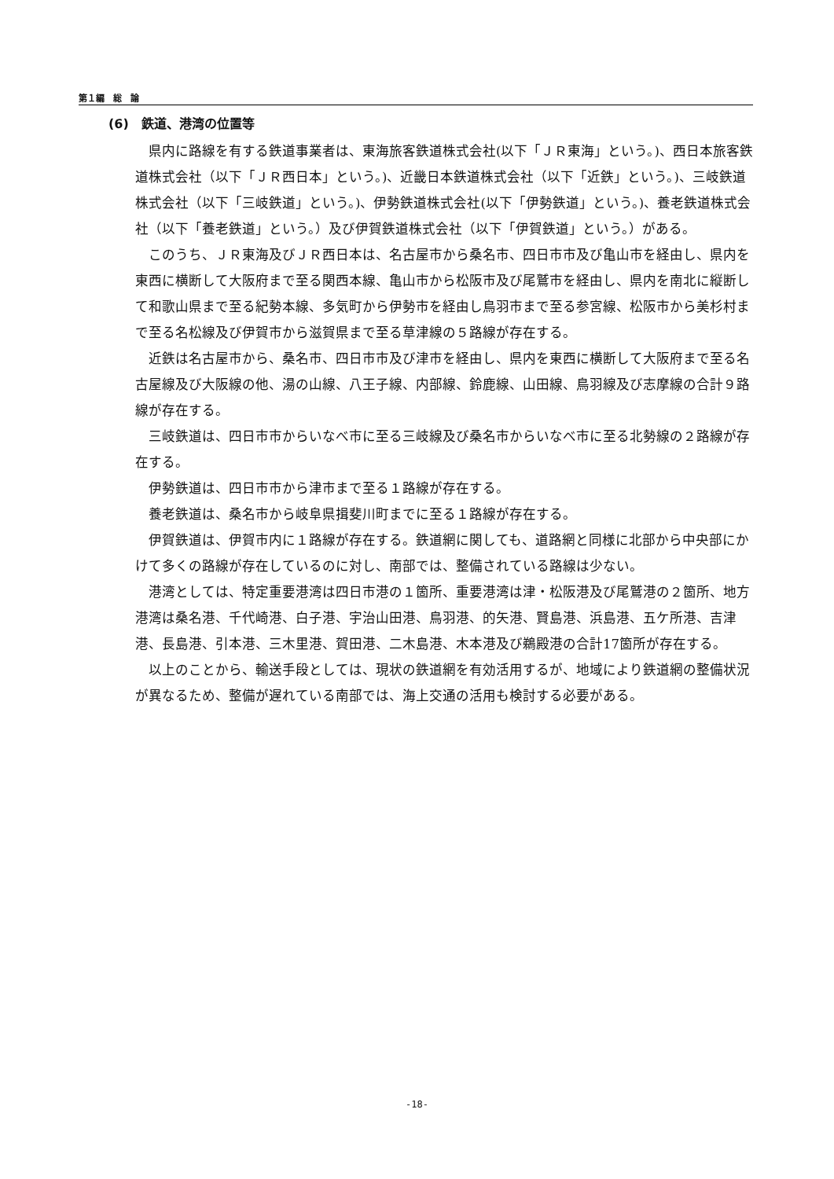第１編　総　論
(6)　鉄道、港湾の位置等
県内に路線を有する鉄道事業者は、東海旅客鉄道株式会社(以下「ＪＲ東海」という。)、西日本旅客鉄道株式会社（以下「ＪＲ西日本」という。)、近畿日本鉄道株式会社（以下「近鉄」という。)、三岐鉄道株式会社（以下「三岐鉄道」という。)、伊勢鉄道株式会社(以下「伊勢鉄道」という。)、養老鉄道株式会社（以下「養老鉄道」という。）及び伊賀鉄道株式会社（以下「伊賀鉄道」という。）がある。
このうち、ＪＲ東海及びＪＲ西日本は、名古屋市から桑名市、四日市市及び亀山市を経由し、県内を東西に横断して大阪府まで至る関西本線、亀山市から松阪市及び尾鷲市を経由し、県内を南北に縦断して和歌山県まで至る紀勢本線、多気町から伊勢市を経由し鳥羽市まで至る参宮線、松阪市から美杉村まで至る名松線及び伊賀市から滋賀県まで至る草津線の５路線が存在する。
近鉄は名古屋市から、桑名市、四日市市及び津市を経由し、県内を東西に横断して大阪府まで至る名古屋線及び大阪線の他、湯の山線、八王子線、内部線、鈴鹿線、山田線、鳥羽線及び志摩線の合計９路線が存在する。
三岐鉄道は、四日市市からいなべ市に至る三岐線及び桑名市からいなべ市に至る北勢線の２路線が存在する。
伊勢鉄道は、四日市市から津市まで至る１路線が存在する。
養老鉄道は、桑名市から岐阜県揖斐川町までに至る１路線が存在する。
伊賀鉄道は、伊賀市内に１路線が存在する。鉄道網に関しても、道路網と同様に北部から中央部にかけて多くの路線が存在しているのに対し、南部では、整備されている路線は少ない。
港湾としては、特定重要港湾は四日市港の１箇所、重要港湾は津・松阪港及び尾鷲港の２箇所、地方港湾は桑名港、千代崎港、白子港、宇治山田港、鳥羽港、的矢港、賢島港、浜島港、五ケ所港、吉津港、長島港、引本港、三木里港、賀田港、二木島港、木本港及び鵜殿港の合計17箇所が存在する。
以上のことから、輸送手段としては、現状の鉄道網を有効活用するが、地域により鉄道網の整備状況が異なるため、整備が遅れている南部では、海上交通の活用も検討する必要がある。
-18-